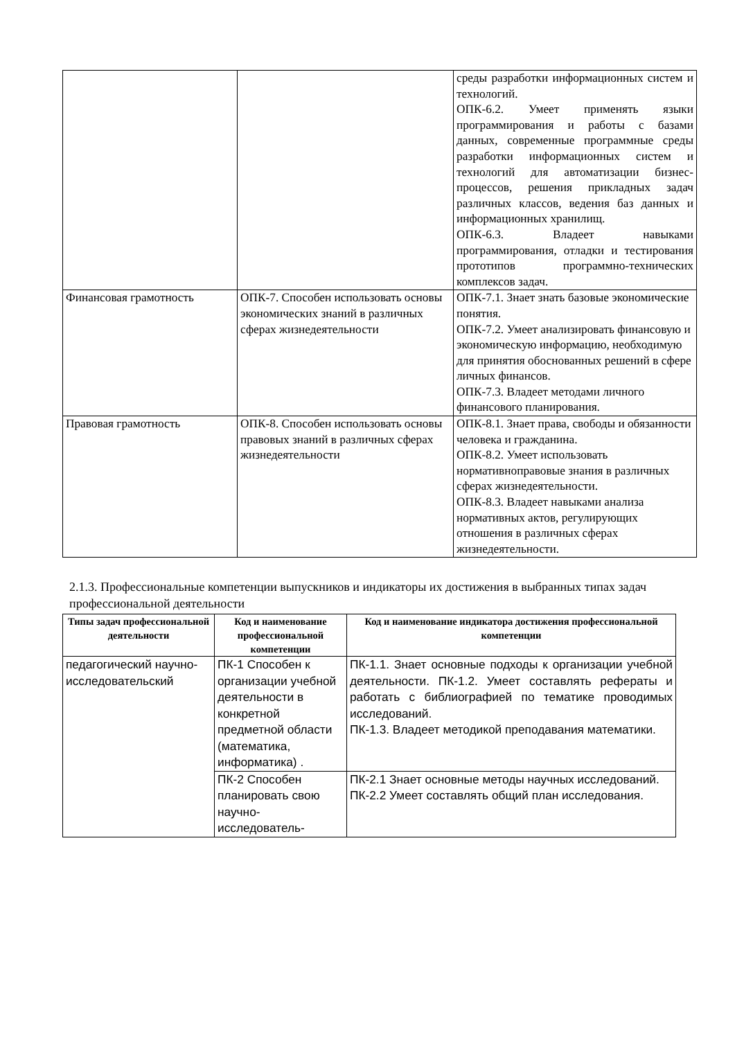| | | среды разработки информационных систем и технологий. ОПК-6.2. Умеет применять языки программирования и работы с базами данных, современные программные среды разработки информационных систем и технологий для автоматизации бизнес-процессов, решения прикладных задач различных классов, ведения баз данных и информационных хранилищ. ОПК-6.3. Владеет навыками программирования, отладки и тестирования прототипов программно-технических комплексов задач. |
| Финансовая грамотность | ОПК-7. Способен использовать основы экономических знаний в различных сферах жизнедеятельности | ОПК-7.1. Знает знать базовые экономические понятия. ОПК-7.2. Умеет анализировать финансовую и экономическую информацию, необходимую для принятия обоснованных решений в сфере личных финансов. ОПК-7.3. Владеет методами личного финансового планирования. |
| Правовая грамотность | ОПК-8. Способен использовать основы правовых знаний в различных сферах жизнедеятельности | ОПК-8.1. Знает права, свободы и обязанности человека и гражданина. ОПК-8.2. Умеет использовать нормативноправовые знания в различных сферах жизнедеятельности. ОПК-8.3. Владеет навыками анализа нормативных актов, регулирующих отношения в различных сферах жизнедеятельности. |
2.1.3. Профессиональные компетенции выпускников и индикаторы их достижения в выбранных типах задач профессиональной деятельности
| Типы задач профессиональной деятельности | Код и наименование профессиональной компетенции | Код и наименование индикатора достижения профессиональной компетенции |
| --- | --- | --- |
| педагогический научно-исследовательский | ПК-1 Способен к организации учебной деятельности в конкретной предметной области (математика, информатика) . | ПК-1.1. Знает основные подходы к организации учебной деятельности. ПК-1.2. Умеет составлять рефераты и работать с библиографией по тематике проводимых исследований. ПК-1.3. Владеет методикой преподавания математики. |
| | ПК-2 Способен планировать свою научно-исследователь- | ПК-2.1 Знает основные методы научных исследований. ПК-2.2 Умеет составлять общий план исследования. |